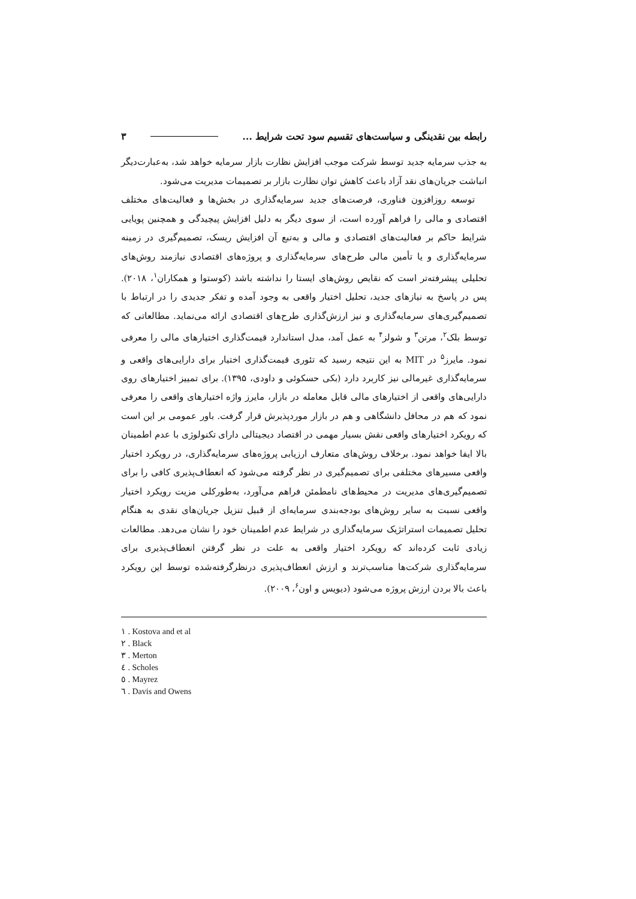رابطه بین نقدینگی و سیاست‌های تقسیم سود تحت شرایط ... ۳
به جذب سرمایه جدید توسط شرکت موجب افزایش نظارت بازار سرمایه خواهد شد، به‌عبارت‌دیگر انباشت جریان‌های نقد آزاد باعث کاهش توان نظارت بازار بر تصمیمات مدیریت می‌شود.
توسعه روزافزون فناوری، فرصت‌های جدید سرمایه‌گذاری در بخش‌ها و فعالیت‌های مختلف اقتصادی و مالی را فراهم آورده است، از سوی دیگر به دلیل افزایش پیچیدگی و همچنین پویایی شرایط حاکم بر فعالیت‌های اقتصادی و مالی و به‌تبع آن افزایش ریسک، تصمیم‌گیری در زمینه سرمایه‌گذاری و یا تأمین مالی طرح‌های سرمایه‌گذاری و پروژه‌های اقتصادی نیازمند روش‌های تحلیلی پیشرفته‌تر است که نقایص روش‌های ایستا را نداشته باشد (کوستوا و همکاران<sup>۱</sup>، ۲۰۱۸). پس در پاسخ به نیازهای جدید، تحلیل اختیار واقعی به وجود آمده و تفکر جدیدی را در ارتباط با تصمیم‌گیری‌های سرمایه‌گذاری و نیز ارزش‌گذاری طرح‌های اقتصادی ارائه می‌نماید. مطالعاتی که توسط بلک<sup>۲</sup>، مرتن<sup>۳</sup> و شولز<sup>۴</sup> به عمل آمد، مدل استاندارد قیمت‌گذاری اختیارهای مالی را معرفی نمود. مایرز<sup>۵</sup> در MIT به این نتیجه رسید که تئوری قیمت‌گذاری اختیار برای دارایی‌های واقعی و سرمایه‌گذاری غیرمالی نیز کاربرد دارد (بکی حسکوئی و داودی، ۱۳۹۵). برای تمییز اختیارهای روی دارایی‌های واقعی از اختیارهای مالی قابل معامله در بازار، مایرز واژه اختیارهای واقعی را معرفی نمود که هم در محافل دانشگاهی و هم در بازار موردپذیرش قرار گرفت. باور عمومی بر این است که رویکرد اختیارهای واقعی نقش بسیار مهمی در اقتصاد دیجیتالی دارای تکنولوژی با عدم اطمینان بالا ایفا خواهد نمود. برخلاف روش‌های متعارف ارزیابی پروژه‌های سرمایه‌گذاری، در رویکرد اختیار واقعی مسیرهای مختلفی برای تصمیم‌گیری در نظر گرفته می‌شود که انعطاف‌پذیری کافی را برای تصمیم‌گیری‌های مدیریت در محیط‌های نامطمئن فراهم می‌آورد، به‌طورکلی مزیت رویکرد اختیار واقعی نسبت به سایر روش‌های بودجه‌بندی سرمایه‌ای از قبیل تنزیل جریان‌های نقدی به هنگام تحلیل تصمیمات استراتژیک سرمایه‌گذاری در شرایط عدم اطمینان خود را نشان می‌دهد. مطالعات زیادی ثابت کرده‌اند که رویکرد اختیار واقعی به علت در نظر گرفتن انعطاف‌پذیری برای سرمایه‌گذاری شرکت‌ها مناسب‌ترند و ارزش انعطاف‌پذیری درنظرگرفته‌شده توسط این رویکرد باعث بالا بردن ارزش پروژه می‌شود (دیویس و اون<sup>۶</sup>، ۲۰۰۹).
١ . Kostova and et al
٢ . Black
٣ . Merton
٤ . Scholes
٥ . Mayrez
٦ . Davis and Owens